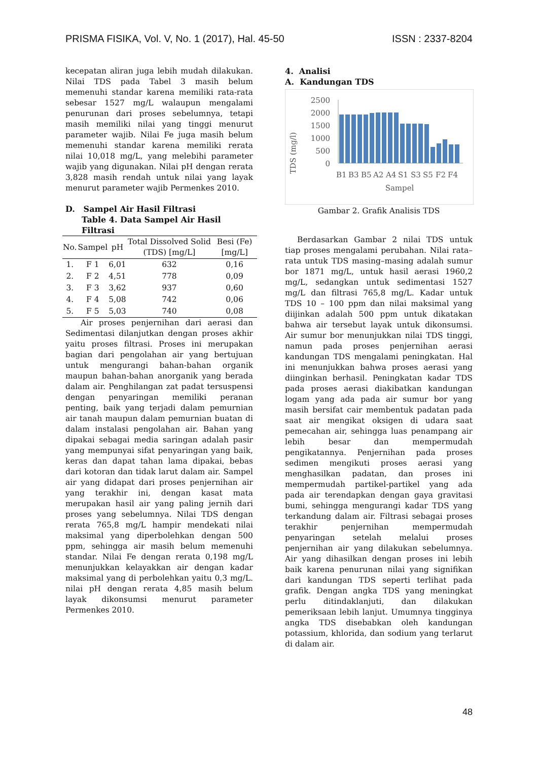PRISMA FISIKA, Vol. V, No. 1 (2017), Hal. 45-50 ISSN : 2337-8204
kecepatan aliran juga lebih mudah dilakukan. Nilai TDS pada Tabel 3 masih belum memenuhi standar karena memiliki rata-rata sebesar 1527 mg/L walaupun mengalami penurunan dari proses sebelumnya, tetapi masih memiliki nilai yang tinggi menurut parameter wajib. Nilai Fe juga masih belum memenuhi standar karena memiliki rerata nilai 10,018 mg/L, yang melebihi parameter wajib yang digunakan. Nilai pH dengan rerata 3,828 masih rendah untuk nilai yang layak menurut parameter wajib Permenkes 2010.
D. Sampel Air Hasil Filtrasi
Table 4. Data Sampel Air Hasil Filtrasi
| No. | Sampel | pH | Total Dissolved Solid (TDS) [mg/L] | Besi (Fe) [mg/L] |
| --- | --- | --- | --- | --- |
| 1. | F 1 | 6,01 | 632 | 0,16 |
| 2. | F 2 | 4,51 | 778 | 0,09 |
| 3. | F 3 | 3,62 | 937 | 0,60 |
| 4. | F 4 | 5,08 | 742 | 0,06 |
| 5. | F 5 | 5,03 | 740 | 0,08 |
Air proses penjernihan dari aerasi dan Sedimentasi dilanjutkan dengan proses akhir yaitu proses filtrasi. Proses ini merupakan bagian dari pengolahan air yang bertujuan untuk mengurangi bahan-bahan organik maupun bahan-bahan anorganik yang berada dalam air. Penghilangan zat padat tersuspensi dengan penyaringan memiliki peranan penting, baik yang terjadi dalam pemurnian air tanah maupun dalam pemurnian buatan di dalam instalasi pengolahan air. Bahan yang dipakai sebagai media saringan adalah pasir yang mempunyai sifat penyaringan yang baik, keras dan dapat tahan lama dipakai, bebas dari kotoran dan tidak larut dalam air. Sampel air yang didapat dari proses penjernihan air yang terakhir ini, dengan kasat mata merupakan hasil air yang paling jernih dari proses yang sebelumnya. Nilai TDS dengan rerata 765,8 mg/L hampir mendekati nilai maksimal yang diperbolehkan dengan 500 ppm, sehingga air masih belum memenuhi standar. Nilai Fe dengan rerata 0,198 mg/L menunjukkan kelayakkan air dengan kadar maksimal yang di perbolehkan yaitu 0,3 mg/L. nilai pH dengan rerata 4,85 masih belum layak dikonsumsi menurut parameter Permenkes 2010.
4. Analisi
A. Kandungan TDS
TDS (mg/l)
2500
2000
1500
1000
500
0
B1
B3
B5
A2
A4
S1
S3
S5
F2
F4
Sampel
Gambar 2. Grafik Analisis TDS
Berdasarkan Gambar 2 nilai TDS untuk tiap proses mengalami perubahan. Nilai rata–rata untuk TDS masing–masing adalah sumur bor 1871 mg/L, untuk hasil aerasi 1960,2 mg/L, sedangkan untuk sedimentasi 1527 mg/L dan filtrasi 765,8 mg/L. Kadar untuk TDS 10 – 100 ppm dan nilai maksimal yang diijinkan adalah 500 ppm untuk dikatakan bahwa air tersebut layak untuk dikonsumsi. Air sumur bor menunjukkan nilai TDS tinggi, namun pada proses penjernihan aerasi kandungan TDS mengalami peningkatan. Hal ini menunjukkan bahwa proses aerasi yang diinginkan berhasil. Peningkatan kadar TDS pada proses aerasi diakibatkan kandungan logam yang ada pada air sumur bor yang masih bersifat cair membentuk padatan pada saat air mengikat oksigen di udara saat pemecahan air, sehingga luas penampang air lebih besar dan mempermudah pengikatannya. Penjernihan pada proses sedimen mengikuti proses aerasi yang menghasilkan padatan, dan proses ini mempermudah partikel-partikel yang ada pada air terendapkan dengan gaya gravitasi bumi, sehingga mengurangi kadar TDS yang terkandung dalam air. Filtrasi sebagai proses terakhir penjernihan mempermudah penyaringan setelah melalui proses penjernihan air yang dilakukan sebelumnya. Air yang dihasilkan dengan proses ini lebih baik karena penurunan nilai yang signifikan dari kandungan TDS seperti terlihat pada grafik. Dengan angka TDS yang meningkat perlu ditindaklanjuti, dan dilakukan pemeriksaan lebih lanjut. Umumnya tingginya angka TDS disebabkan oleh kandungan potassium, khlorida, dan sodium yang terlarut di dalam air.
48